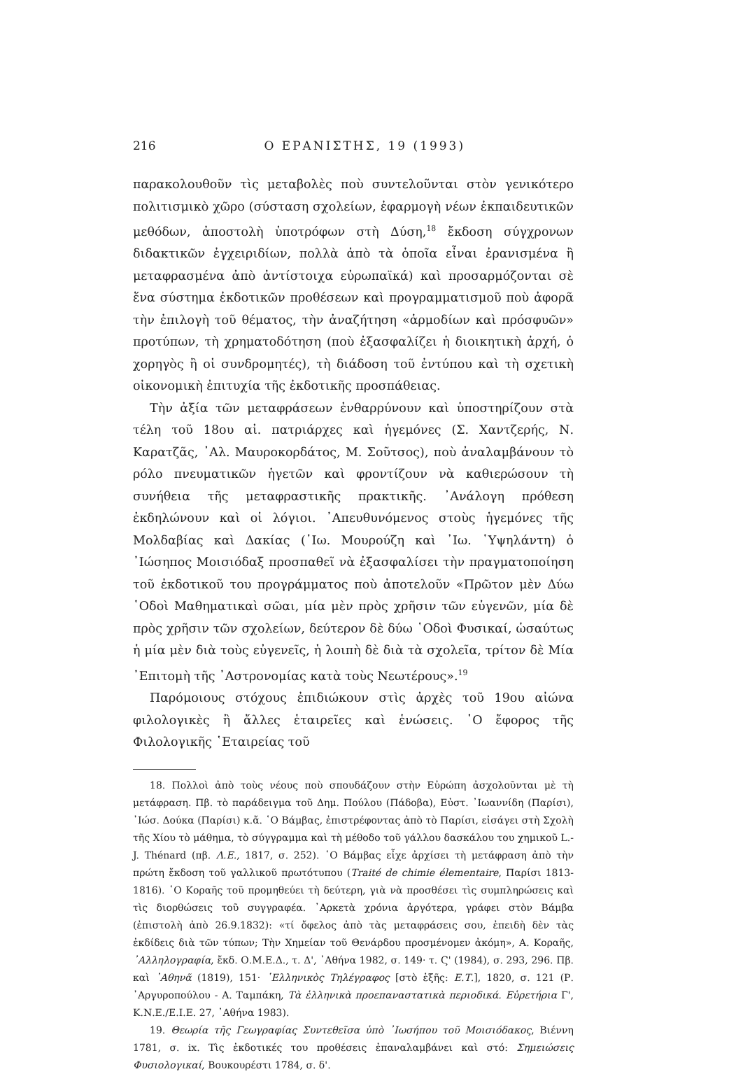216 Ο ΕΡΑΝΙΣΤΗΣ, 19 (1993)
παρακολουθοῦν τὶς μεταβολὲς ποὺ συντελοῦνται στὸν γενικότερο πολιτισμικὸ χῶρο (σύσταση σχολείων, ἐφαρμογὴ νέων ἐκπαιδευτικῶν μεθόδων, ἀποστολὴ ὑποτρόφων στὴ Δύση,<sup>18</sup> ἔκδοση σύγχρονων διδακτικῶν ἐγχειριδίων, πολλὰ ἀπὸ τὰ ὁποῖα εἶναι ἐρανισμένα ἢ μεταφρασμένα ἀπὸ ἀντίστοιχα εὐρωπαϊκά) καὶ προσαρμόζονται σὲ ἕνα σύστημα ἐκδοτικῶν προθέσεων καὶ προγραμματισμοῦ ποὺ ἀφορᾶ τὴν ἐπιλογὴ τοῦ θέματος, τὴν ἀναζήτηση «ἁρμοδίων καὶ πρόσφυῶν» προτύπων, τὴ χρηματοδότηση (ποὺ ἐξασφαλίζει ἡ διοικητικὴ ἀρχή, ὁ χορηγὸς ἢ οἱ συνδρομητές), τὴ διάδοση τοῦ ἐντύπου καὶ τὴ σχετικὴ οἰκονομικὴ ἐπιτυχία τῆς ἐκδοτικῆς προσπάθειας.
Τὴν ἀξία τῶν μεταφράσεων ἐνθαρρύνουν καὶ ὑποστηρίζουν στὰ τέλη τοῦ 18ου αἰ. πατριάρχες καὶ ἡγεμόνες (Σ. Χαντζερής, Ν. Καρατζᾶς, ᾿Αλ. Μαυροκορδάτος, Μ. Σοῦτσος), ποὺ ἀναλαμβάνουν τὸ ρόλο πνευματικῶν ἡγετῶν καὶ φροντίζουν νὰ καθιερώσουν τὴ συνήθεια τῆς μεταφραστικῆς πρακτικῆς. ᾿Ανάλογη πρόθεση ἐκδηλώνουν καὶ οἱ λόγιοι. ᾿Απευθυνόμενος στοὺς ἡγεμόνες τῆς Μολδαβίας καὶ Δακίας (᾿Ιω. Μουρούζη καὶ ᾿Ιω. ῾Υψηλάντη) ὁ ᾿Ιώσηπος Μοισιόδαξ προσπαθεῖ νὰ ἐξασφαλίσει τὴν πραγματοποίηση τοῦ ἐκδοτικοῦ του προγράμματος ποὺ ἀποτελοῦν «Πρῶτον μὲν Δύω ῾Οδοὶ Μαθηματικαὶ σῶαι, μία μὲν πρὸς χρῆσιν τῶν εὐγενῶν, μία δὲ πρὸς χρῆσιν τῶν σχολείων, δεύτερον δὲ δύω ῾Οδοὶ Φυσικαί, ὡσαύτως ἡ μία μὲν διὰ τοὺς εὐγενεῖς, ἡ λοιπὴ δὲ διὰ τὰ σχολεῖα, τρίτον δὲ Μία ᾿Επιτομὴ τῆς ᾿Αστρονομίας κατὰ τοὺς Νεωτέρους».<sup>19</sup>
Παρόμοιους στόχους ἐπιδιώκουν στὶς ἀρχὲς τοῦ 19ου αἰώνα φιλολογικὲς ἢ ἄλλες ἑταιρεῖες καὶ ἑνώσεις. ῾Ο ἔφορος τῆς Φιλολογικῆς ῾Εταιρείας τοῦ
18. Πολλοὶ ἀπὸ τοὺς νέους ποὺ σπουδάζουν στὴν Εὐρώπη ἀσχολοῦνται μὲ τὴ μετάφραση. Πβ. τὸ παράδειγμα τοῦ Δημ. Πούλου (Πάδοβα), Εὐστ. ᾿Ιωαννίδη (Παρίσι), ᾿Ιώσ. Δούκα (Παρίσι) κ.ἄ. ῾Ο Βάμβας, ἐπιστρέφοντας ἀπὸ τὸ Παρίσι, εἰσάγει στὴ Σχολὴ τῆς Χίου τὸ μάθημα, τὸ σύγγραμμα καὶ τὴ μέθοδο τοῦ γάλλου δασκάλου του χημικοῦ L.-J. Thénard (πβ. Λ.Ε., 1817, σ. 252). ῾Ο Βάμβας εἶχε ἀρχίσει τὴ μετάφραση ἀπὸ τὴν πρώτη ἔκδοση τοῦ γαλλικοῦ πρωτότυπου (Traité de chimie élementaire, Παρίσι 1813-1816). ῾Ο Κοραῆς τοῦ προμηθεύει τὴ δεύτερη, γιὰ νὰ προσθέσει τὶς συμπληρώσεις καὶ τὶς διορθώσεις τοῦ συγγραφέα. ᾿Αρκετὰ χρόνια ἀργότερα, γράφει στὸν Βάμβα (ἐπιστολὴ ἀπὸ 26.9.1832): «τί ὄφελος ἀπὸ τὰς μεταφράσεις σου, ἐπειδὴ δὲν τὰς ἐκδίδεις διὰ τῶν τύπων; Τὴν Χημείαν τοῦ Θενάρδου προσμένομεν ἀκόμη», Α. Κοραῆς, ᾿Αλληλογραφία, ἔκδ. Ο.Μ.Ε.Δ., τ. Δ', ᾿Αθήνα 1982, σ. 149· τ. Ϛ' (1984), σ. 293, 296. Πβ. καὶ ᾿Αθηνᾶ (1819), 151· ῾Ελληνικὸς Τηλέγραφος [στὸ ἑξῆς: Ε.Τ.], 1820, σ. 121 (Ρ. ᾿Αργυροπούλου - Α. Ταμπάκη, Τὰ ἑλληνικὰ προεπαναστατικὰ περιοδικά. Εὑρετήρια Γ', Κ.Ν.Ε./Ε.Ι.Ε. 27, ᾿Αθήνα 1983).
19. Θεωρία τῆς Γεωγραφίας Συντεθεῖσα ὑπὸ ᾿Ιωσήπου τοῦ Μοισιόδακος, Βιέννη 1781, σ. ix. Τὶς ἐκδοτικές του προθέσεις ἐπαναλαμβάνει καὶ στό: Σημειώσεις Φυσιολογικαί, Βουκουρέστι 1784, σ. δ'.